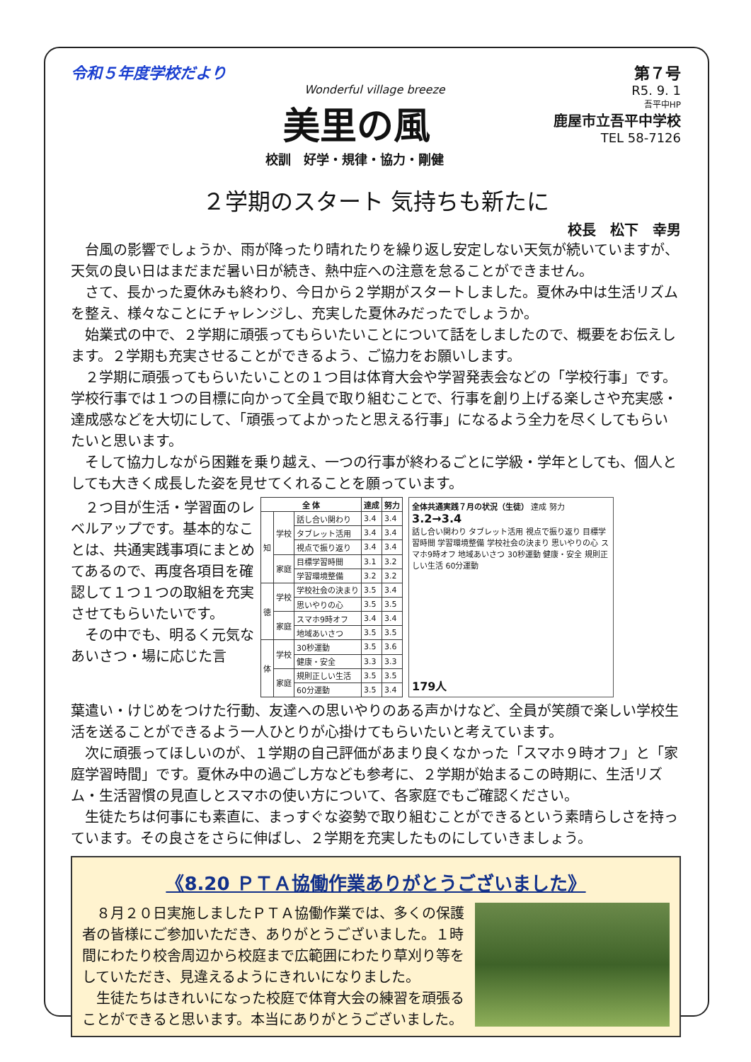令和５年度学校だより
Wonderful village breeze
美里の風
校訓　好学・規律・協力・剛健
第７号
R5. 9. 1
吾平中HP
鹿屋市立吾平中学校
TEL 58-7126
２学期のスタート 気持ちも新たに
校長　松下　幸男
台風の影響でしょうか、雨が降ったり晴れたりを繰り返し安定しない天気が続いていますが、天気の良い日はまだまだ暑い日が続き、熱中症への注意を怠ることができません。
さて、長かった夏休みも終わり、今日から２学期がスタートしました。夏休み中は生活リズムを整え、様々なことにチャレンジし、充実した夏休みだったでしょうか。
始業式の中で、２学期に頑張ってもらいたいことについて話をしましたので、概要をお伝えします。２学期も充実させることができるよう、ご協力をお願いします。
２学期に頑張ってもらいたいことの１つ目は体育大会や学習発表会などの「学校行事」です。学校行事では１つの目標に向かって全員で取り組むことで、行事を創り上げる楽しさや充実感・達成感などを大切にして、「頑張ってよかったと思える行事」になるよう全力を尽くしてもらいたいと思います。
そして協力しながら困難を乗り越え、一つの行事が終わるごとに学級・学年としても、個人としても大きく成長した姿を見せてくれることを願っています。
２つ目が生活・学習面のレベルアップです。基本的なことは、共通実践事項にまとめてあるので、再度各項目を確認して１つ１つの取組を充実させてもらいたいです。
　その中でも、明るく元気なあいさつ・場に応じた言
| 全 体 | | | 達成 | 努力 |
| --- | --- | --- | --- | --- |
| 知 | 学校 | 話し合い関わり | 3.4 | 3.4 |
| | | タブレット活用 | 3.4 | 3.4 |
| | | 視点で振り返り | 3.4 | 3.4 |
| | 家庭 | 目標学習時間 | 3.1 | 3.2 |
| | | 学習環境整備 | 3.2 | 3.2 |
| 徳 | 学校 | 学校社会の決まり | 3.5 | 3.4 |
| | | 思いやりの心 | 3.5 | 3.5 |
| | 家庭 | スマホ9時オフ | 3.4 | 3.4 |
| | | 地域あいさつ | 3.5 | 3.5 |
| 体 | 学校 | 30秒運動 | 3.5 | 3.6 |
| | | 健康・安全 | 3.3 | 3.3 |
| | 家庭 | 規則正しい生活 | 3.5 | 3.5 |
| | | 60分運動 | 3.5 | 3.4 |
全体共通実践７月の状況（生徒） 達成 努力
3.2→3.4
話し合い関わり タブレット活用 視点で振り返り 目標学習時間 学習環境整備 学校社会の決まり 思いやりの心 スマホ9時オフ 地域あいさつ 30秒運動 健康・安全 規則正しい生活 60分運動
179人
葉遣い・けじめをつけた行動、友達への思いやりのある声かけなど、全員が笑顔で楽しい学校生活を送ることができるよう一人ひとりが心掛けてもらいたいと考えています。
次に頑張ってほしいのが、１学期の自己評価があまり良くなかった「スマホ９時オフ」と「家庭学習時間」です。夏休み中の過ごし方なども参考に、２学期が始まるこの時期に、生活リズム・生活習慣の見直しとスマホの使い方について、各家庭でもご確認ください。
生徒たちは何事にも素直に、まっすぐな姿勢で取り組むことができるという素晴らしさを持っています。その良さをさらに伸ばし、２学期を充実したものにしていきましょう。
《8.20 ＰＴＡ協働作業ありがとうございました》
８月２０日実施しましたＰＴＡ協働作業では、多くの保護者の皆様にご参加いただき、ありがとうございました。１時間にわたり校舎周辺から校庭まで広範囲にわたり草刈り等をしていただき、見違えるようにきれいになりました。
生徒たちはきれいになった校庭で体育大会の練習を頑張ることができると思います。本当にありがとうございました。